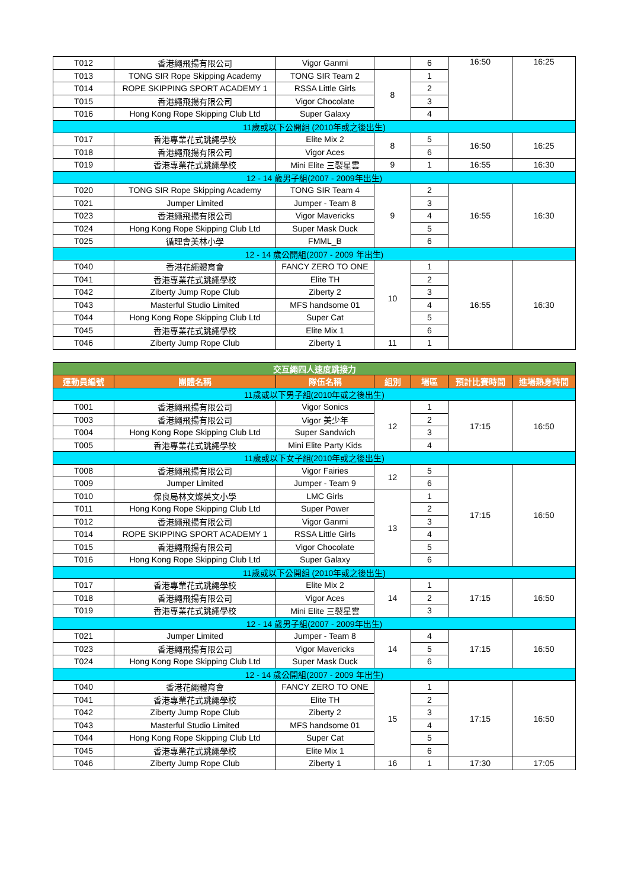| T012 | 香港繩飛揚有限公司 | Vigor Ganmi | | 6 | 16:50 | 16:25 |
| T013 | TONG SIR Rope Skipping Academy | TONG SIR Team 2 | 8 | 1 | | |
| T014 | ROPE SKIPPING SPORT ACADEMY 1 | RSSA Little Girls | | 2 | | |
| T015 | 香港繩飛揚有限公司 | Vigor Chocolate | | 3 | | |
| T016 | Hong Kong Rope Skipping Club Ltd | Super Galaxy | | 4 | | |
| 11歲或以下公開組 (2010年或之後出生) | | | | | | |
| T017 | 香港專業花式跳繩學校 | Elite Mix 2 | 8 | 5 | 16:50 | 16:25 |
| T018 | 香港繩飛揚有限公司 | Vigor Aces | | 6 | | |
| T019 | 香港專業花式跳繩學校 | Mini Elite 三裂星雲 | 9 | 1 | 16:55 | 16:30 |
| 12 - 14 歲男子組(2007 - 2009年出生) | | | | | | |
| T020 | TONG SIR Rope Skipping Academy | TONG SIR Team 4 | 9 | 2 | 16:55 | 16:30 |
| T021 | Jumper Limited | Jumper - Team 8 | | 3 | | |
| T023 | 香港繩飛揚有限公司 | Vigor Mavericks | | 4 | | |
| T024 | Hong Kong Rope Skipping Club Ltd | Super Mask Duck | | 5 | | |
| T025 | 循理會美林小學 | FMML_B | | 6 | | |
| 12 - 14 歲公開組(2007 - 2009 年出生) | | | | | | |
| T040 | 香港花繩體育會 | FANCY ZERO TO ONE | 10 | 1 | 16:55 | 16:30 |
| T041 | 香港專業花式跳繩學校 | Elite TH | | 2 | | |
| T042 | Ziberty Jump Rope Club | Ziberty 2 | | 3 | | |
| T043 | Masterful Studio Limited | MFS handsome 01 | | 4 | | |
| T044 | Hong Kong Rope Skipping Club Ltd | Super Cat | | 5 | | |
| T045 | 香港專業花式跳繩學校 | Elite Mix 1 | | 6 | | |
| T046 | Ziberty Jump Rope Club | Ziberty 1 | 11 | 1 | | |
| 交互繩四人速度跳接力 | | | | | | |
| 運動員編號 | 團體名稱 | 隊伍名稱 | 組別 | 場區 | 預計比賽時間 | 進場熱身時間 |
| 11歲或以下男子組(2010年或之後出生) | | | | | | |
| T001 | 香港繩飛揚有限公司 | Vigor Sonics | 12 | 1 | 17:15 | 16:50 |
| T003 | 香港繩飛揚有限公司 | Vigor 美少年 | | 2 | | |
| T004 | Hong Kong Rope Skipping Club Ltd | Super Sandwich | | 3 | | |
| T005 | 香港專業花式跳繩學校 | Mini Elite Party Kids | | 4 | | |
| 11歲或以下女子組(2010年或之後出生) | | | | | | |
| T008 | 香港繩飛揚有限公司 | Vigor Fairies | 12 | 5 | 17:15 | 16:50 |
| T009 | Jumper Limited | Jumper - Team 9 | | 6 | | |
| T010 | 保良局林文燦英文小學 | LMC Girls | 13 | 1 | | |
| T011 | Hong Kong Rope Skipping Club Ltd | Super Power | | 2 | | |
| T012 | 香港繩飛揚有限公司 | Vigor Ganmi | | 3 | | |
| T014 | ROPE SKIPPING SPORT ACADEMY 1 | RSSA Little Girls | | 4 | | |
| T015 | 香港繩飛揚有限公司 | Vigor Chocolate | | 5 | | |
| T016 | Hong Kong Rope Skipping Club Ltd | Super Galaxy | | 6 | | |
| 11歲或以下公開組 (2010年或之後出生) | | | | | | |
| T017 | 香港專業花式跳繩學校 | Elite Mix 2 | 14 | 1 | 17:15 | 16:50 |
| T018 | 香港繩飛揚有限公司 | Vigor Aces | | 2 | | |
| T019 | 香港專業花式跳繩學校 | Mini Elite 三裂星雲 | | 3 | | |
| 12 - 14 歲男子組(2007 - 2009年出生) | | | | | | |
| T021 | Jumper Limited | Jumper - Team 8 | 14 | 4 | 17:15 | 16:50 |
| T023 | 香港繩飛揚有限公司 | Vigor Mavericks | | 5 | | |
| T024 | Hong Kong Rope Skipping Club Ltd | Super Mask Duck | | 6 | | |
| 12 - 14 歲公開組(2007 - 2009 年出生) | | | | | | |
| T040 | 香港花繩體育會 | FANCY ZERO TO ONE | 15 | 1 | 17:15 | 16:50 |
| T041 | 香港專業花式跳繩學校 | Elite TH | | 2 | | |
| T042 | Ziberty Jump Rope Club | Ziberty 2 | | 3 | | |
| T043 | Masterful Studio Limited | MFS handsome 01 | | 4 | | |
| T044 | Hong Kong Rope Skipping Club Ltd | Super Cat | | 5 | | |
| T045 | 香港專業花式跳繩學校 | Elite Mix 1 | | 6 | | |
| T046 | Ziberty Jump Rope Club | Ziberty 1 | 16 | 1 | 17:30 | 17:05 |